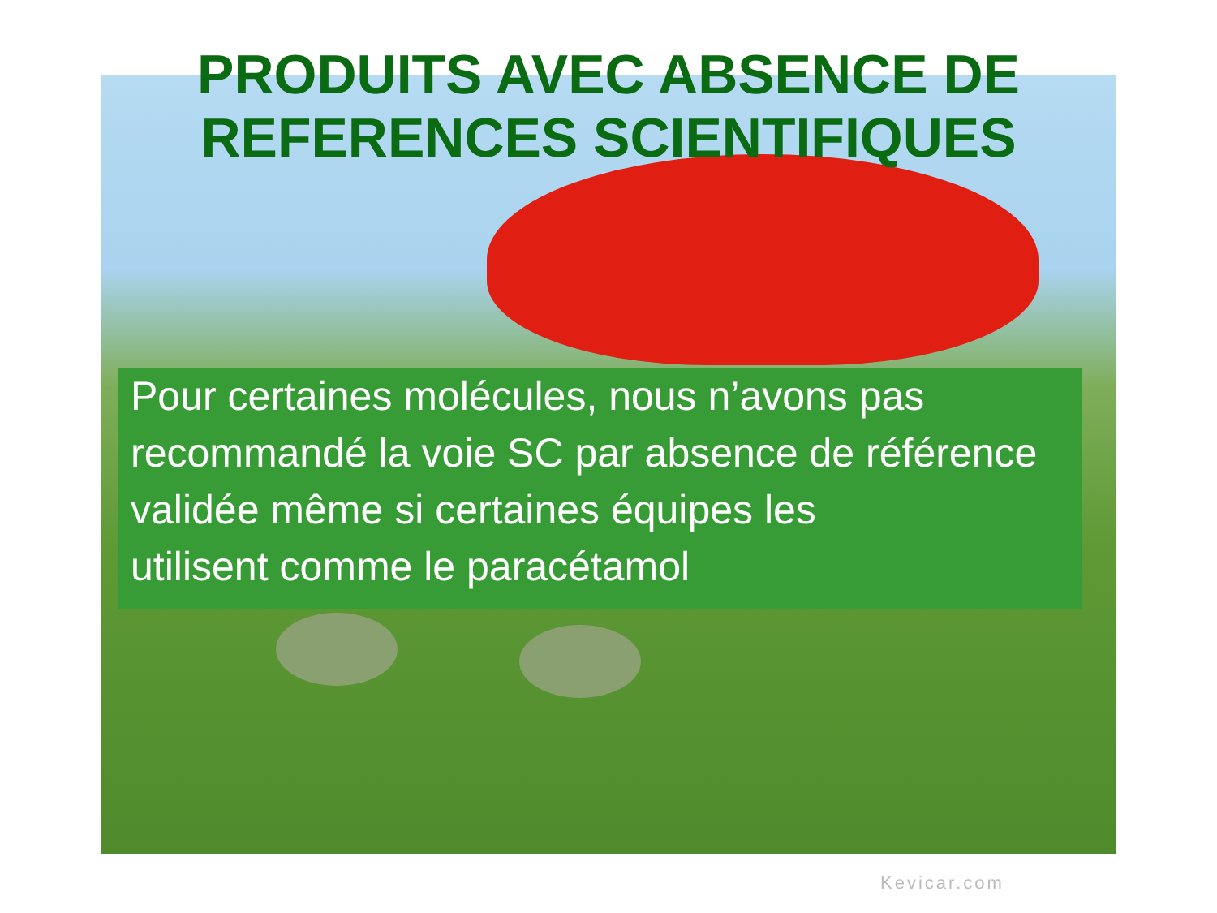PRODUITS AVEC ABSENCE DE
REFERENCES SCIENTIFIQUES
Pour certaines molécules, nous n’avons pas recommandé la voie SC par absence de référence validée même si certaines équipes les
utilisent comme le paracétamol
Kevicar.com